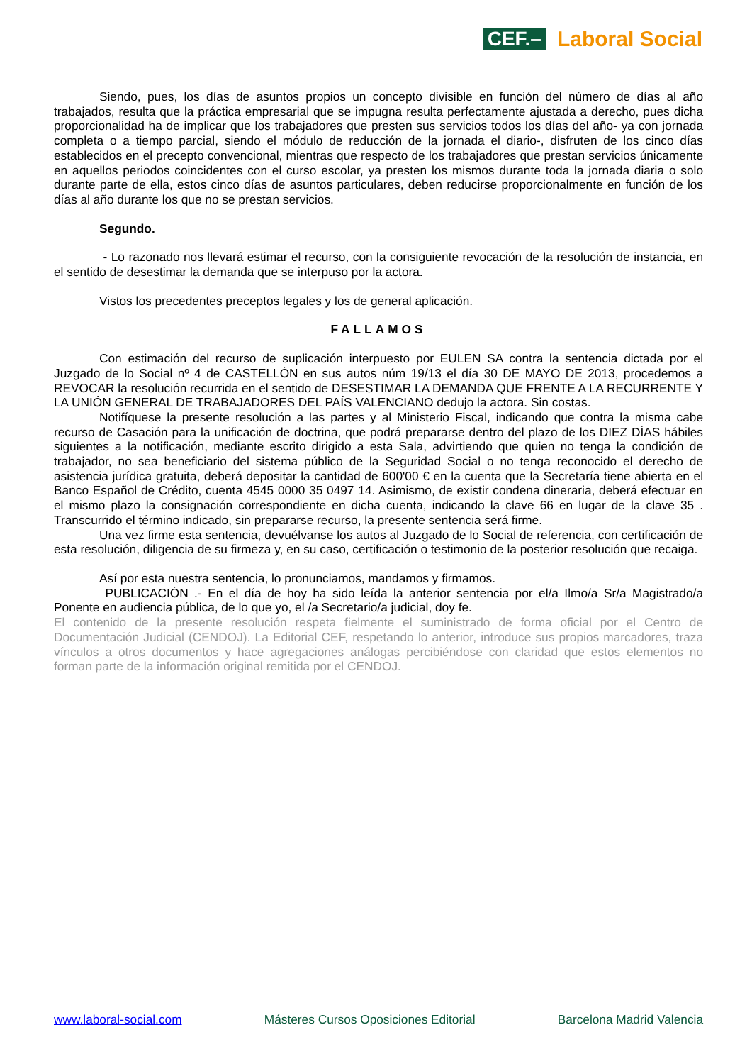CEF.– Laboral Social
Siendo, pues, los días de asuntos propios un concepto divisible en función del número de días al año trabajados, resulta que la práctica empresarial que se impugna resulta perfectamente ajustada a derecho, pues dicha proporcionalidad ha de implicar que los trabajadores que presten sus servicios todos los días del año- ya con jornada completa o a tiempo parcial, siendo el módulo de reducción de la jornada el diario-, disfruten de los cinco días establecidos en el precepto convencional, mientras que respecto de los trabajadores que prestan servicios únicamente en aquellos periodos coincidentes con el curso escolar, ya presten los mismos durante toda la jornada diaria o solo durante parte de ella, estos cinco días de asuntos particulares, deben reducirse proporcionalmente en función de los días al año durante los que no se prestan servicios.
Segundo.
- Lo razonado nos llevará estimar el recurso, con la consiguiente revocación de la resolución de instancia, en el sentido de desestimar la demanda que se interpuso por la actora.
Vistos los precedentes preceptos legales y los de general aplicación.
FALLAMOS
Con estimación del recurso de suplicación interpuesto por EULEN SA contra la sentencia dictada por el Juzgado de lo Social nº 4 de CASTELLÓN en sus autos núm 19/13 el día 30 DE MAYO DE 2013, procedemos a REVOCAR la resolución recurrida en el sentido de DESESTIMAR LA DEMANDA QUE FRENTE A LA RECURRENTE Y LA UNIÓN GENERAL DE TRABAJADORES DEL PAÍS VALENCIANO dedujo la actora. Sin costas.
Notifíquese la presente resolución a las partes y al Ministerio Fiscal, indicando que contra la misma cabe recurso de Casación para la unificación de doctrina, que podrá prepararse dentro del plazo de los DIEZ DÍAS hábiles siguientes a la notificación, mediante escrito dirigido a esta Sala, advirtiendo que quien no tenga la condición de trabajador, no sea beneficiario del sistema público de la Seguridad Social o no tenga reconocido el derecho de asistencia jurídica gratuita, deberá depositar la cantidad de 600'00 € en la cuenta que la Secretaría tiene abierta en el Banco Español de Crédito, cuenta 4545 0000 35 0497 14. Asimismo, de existir condena dineraria, deberá efectuar en el mismo plazo la consignación correspondiente en dicha cuenta, indicando la clave 66 en lugar de la clave 35 . Transcurrido el término indicado, sin prepararse recurso, la presente sentencia será firme.
Una vez firme esta sentencia, devuélvanse los autos al Juzgado de lo Social de referencia, con certificación de esta resolución, diligencia de su firmeza y, en su caso, certificación o testimonio de la posterior resolución que recaiga.
Así por esta nuestra sentencia, lo pronunciamos, mandamos y firmamos.
PUBLICACIÓN .- En el día de hoy ha sido leída la anterior sentencia por el/a Ilmo/a Sr/a Magistrado/a Ponente en audiencia pública, de lo que yo, el /a Secretario/a judicial, doy fe.
El contenido de la presente resolución respeta fielmente el suministrado de forma oficial por el Centro de Documentación Judicial (CENDOJ). La Editorial CEF, respetando lo anterior, introduce sus propios marcadores, traza vínculos a otros documentos y hace agregaciones análogas percibiéndose con claridad que estos elementos no forman parte de la información original remitida por el CENDOJ.
www.laboral-social.com Másteres Cursos Oposiciones Editorial Barcelona Madrid Valencia